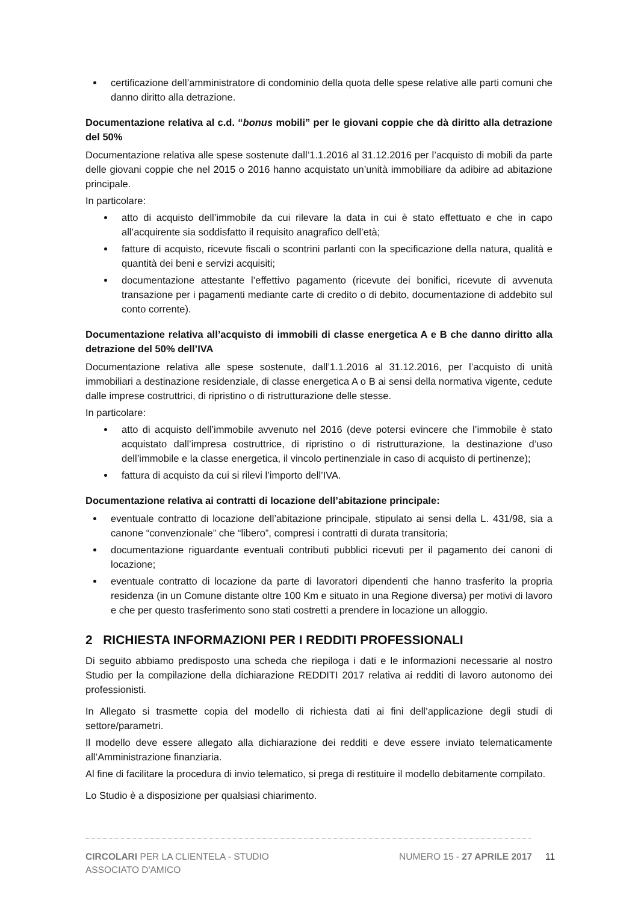certificazione dell’amministratore di condominio della quota delle spese relative alle parti comuni che danno diritto alla detrazione.
Documentazione relativa al c.d. “bonus mobili” per le giovani coppie che dà diritto alla detrazione del 50%
Documentazione relativa alle spese sostenute dall’1.1.2016 al 31.12.2016 per l’acquisto di mobili da parte delle giovani coppie che nel 2015 o 2016 hanno acquistato un’unità immobiliare da adibire ad abitazione principale.
In particolare:
atto di acquisto dell’immobile da cui rilevare la data in cui è stato effettuato e che in capo all’acquirente sia soddisfatto il requisito anagrafico dell’età;
fatture di acquisto, ricevute fiscali o scontrini parlanti con la specificazione della natura, qualità e quantità dei beni e servizi acquisiti;
documentazione attestante l’effettivo pagamento (ricevute dei bonifici, ricevute di avvenuta transazione per i pagamenti mediante carte di credito o di debito, documentazione di addebito sul conto corrente).
Documentazione relativa all’acquisto di immobili di classe energetica A e B che danno diritto alla detrazione del 50% dell’IVA
Documentazione relativa alle spese sostenute, dall’1.1.2016 al 31.12.2016, per l’acquisto di unità immobiliari a destinazione residenziale, di classe energetica A o B ai sensi della normativa vigente, cedute dalle imprese costruttrici, di ripristino o di ristrutturazione delle stesse.
In particolare:
atto di acquisto dell’immobile avvenuto nel 2016 (deve potersi evincere che l’immobile è stato acquistato dall’impresa costruttrice, di ripristino o di ristrutturazione, la destinazione d’uso dell’immobile e la classe energetica, il vincolo pertinenziale in caso di acquisto di pertinenze);
fattura di acquisto da cui si rilevi l’importo dell’IVA.
Documentazione relativa ai contratti di locazione dell’abitazione principale:
eventuale contratto di locazione dell’abitazione principale, stipulato ai sensi della L. 431/98, sia a canone “convenzionale” che “libero”, compresi i contratti di durata transitoria;
documentazione riguardante eventuali contributi pubblici ricevuti per il pagamento dei canoni di locazione;
eventuale contratto di locazione da parte di lavoratori dipendenti che hanno trasferito la propria residenza (in un Comune distante oltre 100 Km e situato in una Regione diversa) per motivi di lavoro e che per questo trasferimento sono stati costretti a prendere in locazione un alloggio.
2 RICHIESTA INFORMAZIONI PER I REDDITI PROFESSIONALI
Di seguito abbiamo predisposto una scheda che riepiloga i dati e le informazioni necessarie al nostro Studio per la compilazione della dichiarazione REDDITI 2017 relativa ai redditi di lavoro autonomo dei professionisti.
In Allegato si trasmette copia del modello di richiesta dati ai fini dell’applicazione degli studi di settore/parametri.
Il modello deve essere allegato alla dichiarazione dei redditi e deve essere inviato telematicamente all’Amministrazione finanziaria.
Al fine di facilitare la procedura di invio telematico, si prega di restituire il modello debitamente compilato.
Lo Studio è a disposizione per qualsiasi chiarimento.
CIRCOLARI PER LA CLIENTELA - STUDIO ASSOCIATO D'AMICO
NUMERO 15 - 27 APRILE 2017 11